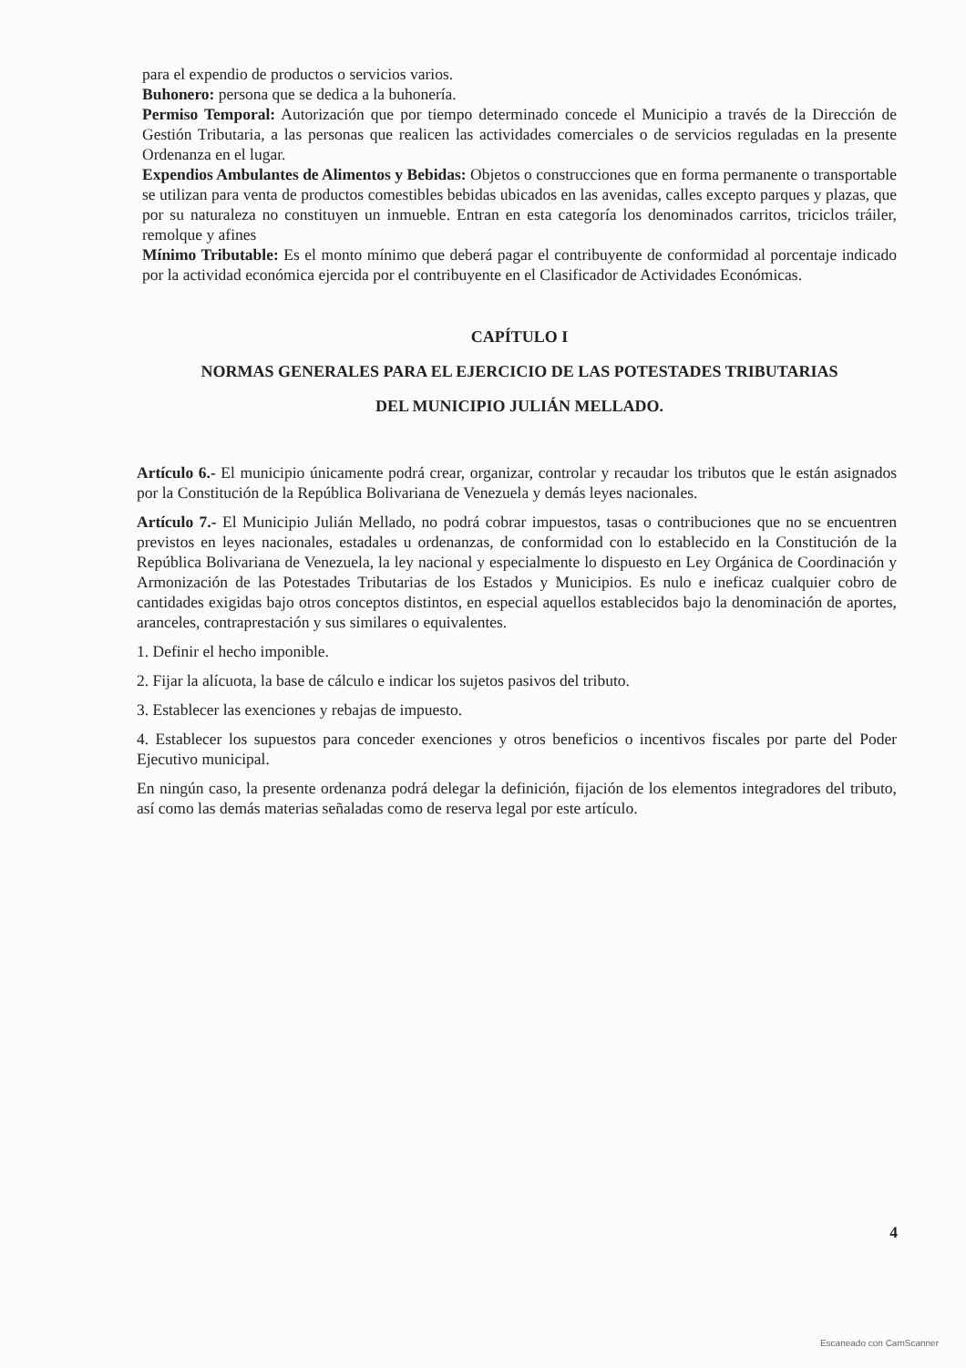para el expendio de productos o servicios varios.
Buhonero: persona que se dedica a la buhonería.
Permiso Temporal: Autorización que por tiempo determinado concede el Municipio a través de la Dirección de Gestión Tributaria, a las personas que realicen las actividades comerciales o de servicios reguladas en la presente Ordenanza en el lugar.
Expendios Ambulantes de Alimentos y Bebidas: Objetos o construcciones que en forma permanente o transportable se utilizan para venta de productos comestibles bebidas ubicados en las avenidas, calles excepto parques y plazas, que por su naturaleza no constituyen un inmueble. Entran en esta categoría los denominados carritos, triciclos tráiler, remolque y afines
Mínimo Tributable: Es el monto mínimo que deberá pagar el contribuyente de conformidad al porcentaje indicado por la actividad económica ejercida por el contribuyente en el Clasificador de Actividades Económicas.
CAPÍTULO I
NORMAS GENERALES PARA EL EJERCICIO DE LAS POTESTADES TRIBUTARIAS
DEL MUNICIPIO JULIÁN MELLADO.
Artículo 6.- El municipio únicamente podrá crear, organizar, controlar y recaudar los tributos que le están asignados por la Constitución de la República Bolivariana de Venezuela y demás leyes nacionales.
Artículo 7.- El Municipio Julián Mellado, no podrá cobrar impuestos, tasas o contribuciones que no se encuentren previstos en leyes nacionales, estadales u ordenanzas, de conformidad con lo establecido en la Constitución de la República Bolivariana de Venezuela, la ley nacional y especialmente lo dispuesto en Ley Orgánica de Coordinación y Armonización de las Potestades Tributarias de los Estados y Municipios. Es nulo e ineficaz cualquier cobro de cantidades exigidas bajo otros conceptos distintos, en especial aquellos establecidos bajo la denominación de aportes, aranceles, contraprestación y sus similares o equivalentes.
1. Definir el hecho imponible.
2. Fijar la alícuota, la base de cálculo e indicar los sujetos pasivos del tributo.
3. Establecer las exenciones y rebajas de impuesto.
4. Establecer los supuestos para conceder exenciones y otros beneficios o incentivos fiscales por parte del Poder Ejecutivo municipal.
En ningún caso, la presente ordenanza podrá delegar la definición, fijación de los elementos integradores del tributo, así como las demás materias señaladas como de reserva legal por este artículo.
4
Escaneado con CamScanner